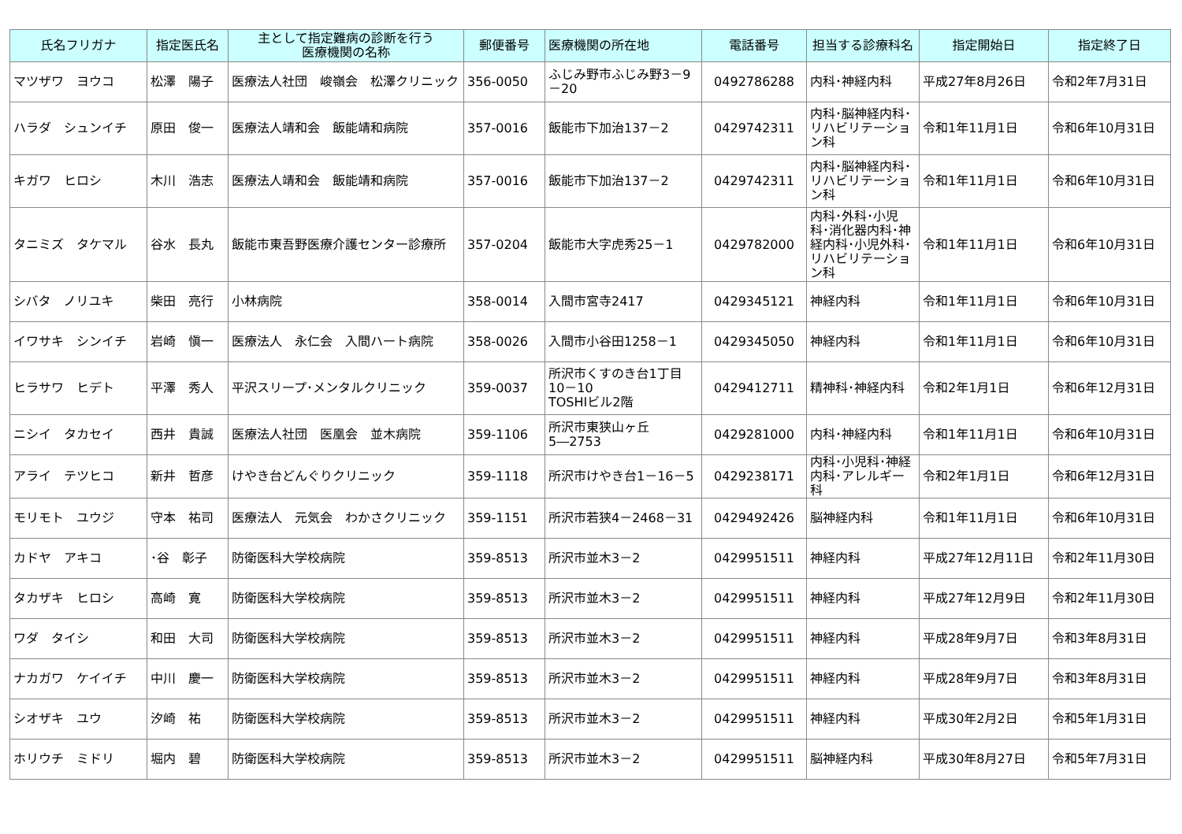| 氏名フリガナ | 指定医氏名 | 主として指定難病の診断を行う 医療機関の名称 | 郵便番号 | 医療機関の所在地 | 電話番号 | 担当する診療科名 | 指定開始日 | 指定終了日 |
| --- | --- | --- | --- | --- | --- | --- | --- | --- |
| マツザワ ヨウコ | 松澤 陽子 | 医療法人社団 峻嶺会 松澤クリニック | 356-0050 | ふじみ野市ふじみ野3－9－20 | 0492786288 | 内科･神経内科 | 平成27年8月26日 | 令和2年7月31日 |
| ハラダ シュンイチ | 原田 俊一 | 医療法人靖和会 飯能靖和病院 | 357-0016 | 飯能市下加治137－2 | 0429742311 | 内科･脳神経内科･リハビリテーション科 | 令和1年11月1日 | 令和6年10月31日 |
| キガワ ヒロシ | 木川 浩志 | 医療法人靖和会 飯能靖和病院 | 357-0016 | 飯能市下加治137－2 | 0429742311 | 内科･脳神経内科･リハビリテーション科 | 令和1年11月1日 | 令和6年10月31日 |
| タニミズ タケマル | 谷水 長丸 | 飯能市東吾野医療介護センター診療所 | 357-0204 | 飯能市大字虎秀25－1 | 0429782000 | 内科･外科･小児科･消化器内科･神経内科･小児外科･リハビリテーション科 | 令和1年11月1日 | 令和6年10月31日 |
| シバタ ノリユキ | 柴田 亮行 | 小林病院 | 358-0014 | 入間市宮寺2417 | 0429345121 | 神経内科 | 令和1年11月1日 | 令和6年10月31日 |
| イワサキ シンイチ | 岩崎 愼一 | 医療法人 永仁会 入間ハート病院 | 358-0026 | 入間市小谷田1258－1 | 0429345050 | 神経内科 | 令和1年11月1日 | 令和6年10月31日 |
| ヒラサワ ヒデト | 平澤 秀人 | 平沢スリープ･メンタルクリニック | 359-0037 | 所沢市くすのき台1丁目10－10 TOSHIビル2階 | 0429412711 | 精神科･神経内科 | 令和2年1月1日 | 令和6年12月31日 |
| ニシイ タカセイ | 西井 貴誠 | 医療法人社団 医凰会 並木病院 | 359-1106 | 所沢市東狭山ヶ丘5―2753 | 0429281000 | 内科･神経内科 | 令和1年11月1日 | 令和6年10月31日 |
| アライ テツヒコ | 新井 哲彦 | けやき台どんぐりクリニック | 359-1118 | 所沢市けやき台1－16－5 | 0429238171 | 内科･小児科･神経内科･アレルギー科 | 令和2年1月1日 | 令和6年12月31日 |
| モリモト ユウジ | 守本 祐司 | 医療法人 元気会 わかさクリニック | 359-1151 | 所沢市若狭4－2468－31 | 0429492426 | 脳神経内科 | 令和1年11月1日 | 令和6年10月31日 |
| カドヤ アキコ | ･谷 彰子 | 防衛医科大学校病院 | 359-8513 | 所沢市並木3－2 | 0429951511 | 神経内科 | 平成27年12月11日 | 令和2年11月30日 |
| タカザキ ヒロシ | 高崎 寛 | 防衛医科大学校病院 | 359-8513 | 所沢市並木3－2 | 0429951511 | 神経内科 | 平成27年12月9日 | 令和2年11月30日 |
| ワダ タイシ | 和田 大司 | 防衛医科大学校病院 | 359-8513 | 所沢市並木3－2 | 0429951511 | 神経内科 | 平成28年9月7日 | 令和3年8月31日 |
| ナカガワ ケイイチ | 中川 慶一 | 防衛医科大学校病院 | 359-8513 | 所沢市並木3－2 | 0429951511 | 神経内科 | 平成28年9月7日 | 令和3年8月31日 |
| シオザキ ユウ | 汐崎 祐 | 防衛医科大学校病院 | 359-8513 | 所沢市並木3－2 | 0429951511 | 神経内科 | 平成30年2月2日 | 令和5年1月31日 |
| ホリウチ ミドリ | 堀内 碧 | 防衛医科大学校病院 | 359-8513 | 所沢市並木3－2 | 0429951511 | 脳神経内科 | 平成30年8月27日 | 令和5年7月31日 |